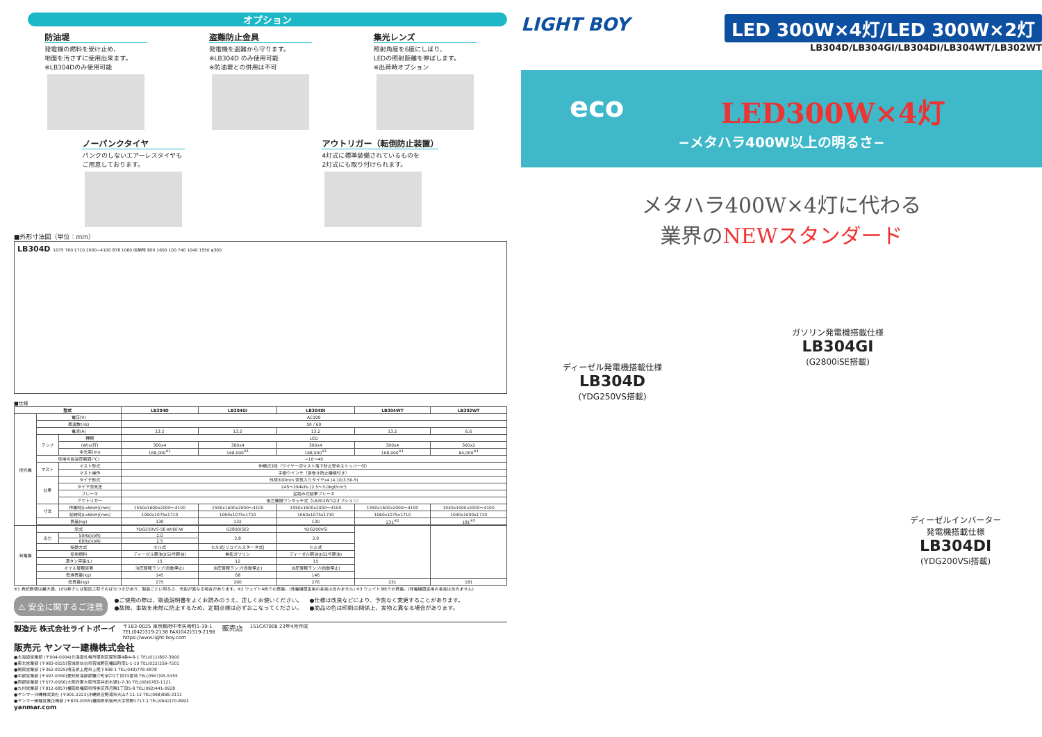オプション
防油堤
発電機の燃料を受け止め、
地面を汚さずに使用出来ます。
※LB304Dのみ使用可能
盗難防止金具
発電機を盗難から守ります。
※LB304D のみ使用可能
※防油堤との併用は不可
集光レンズ
照射角度を6度にしぼり、
LEDの照射距離を伸ばします。
※出荷時オプション
ノーパンクタイヤ
パンクのしないエアーレスタイヤも
ご用意しております。
アウトリガー（転倒防止装置）
4灯式に標準装備されているものを
2灯式にも取り付けられます。
■外形寸法図（単位：mm）
LB304D 1075 760 1710 2000~4100 878 1060 収納時 800 1600 100 740 1040 1550 φ300
■仕様
| 型式 | | | LB304D | LB304GI | LB304DI | LB304WT | LB302WT |
| --- | --- | --- | --- | --- | --- | --- | --- |
| 投光機 | 電圧(V) | | AC100 | | | | |
| | 周波数(Hz) | | 50 / 60 | | | | |
| | 電流(A) | | 13.2 | 13.2 | 13.2 | 13.2 | 6.6 |
| | ランプ | 種類 | LED | | | | |
| | | (W)x(灯) | 300x4 | 300x4 | 300x4 | 300x4 | 300x2 |
| | | 全光束(lm) | 168,000<sup>※1</sup> | 168,000<sup>※1</sup> | 168,000<sup>※1</sup> | 168,000<sup>※1</sup> | 84,000<sup>※1</sup> |
| | 使用可能温度範囲(℃) | | −10〜40 | | | | |
| | マスト | マスト形式 | 伸縮式3段（ワイヤー切マスト落下防止安全ストッパー付） | | | | |
| | | マスト操作 | 手動ウインチ（逆巻き防止機構付き） | | | | |
| | 台車 | タイヤ形式 | 外径300mm 空気入りタイヤx4 (4.10/3.50-5) | | | | |
| | | タイヤ空気圧 | 245〜294kPa (2.5〜3.0kgf/cm²) | | | | |
| | | ブレーキ | 足踏み式駐車ブレーキ | | | | |
| | | アウトリガー | 後方展開ワンタッチ式（LB302WTはオプション） | | | | |
| | 寸法 | 作業時(LxWxH)(mm) | 1550x1600x2000〜4100 | 1550x1600x2000〜4100 | 1550x1600x2000〜4100 | 1550x1600x2000〜4100 | 1040x1000x2000〜4100 |
| | | 収納時(LxWxH)(mm) | 1060x1075x1710 | 1060x1075x1710 | 1060x1075x1710 | 1060x1075x1710 | 1040x1000x1710 |
| | 質量(kg) | | 130 | 132 | 130 | 231<sup>※2</sup> | 181<sup>※3</sup> |
| 発電機 | 型式 | | YDG250VS-5E-W/6E-W | G2800iSE2 | YDG200VSi | | |
| | 出力 | 50Hz(kVA) | 2.0 | 2.8 | 2.0 | | |
| | | 60Hz(kVA) | 2.5 | | | | |
| | 始動方式 | | セル式 | セル式(リコイルスタータ式) | セル式 | | |
| | 使用燃料 | | ディーゼル軽油(JIS2号軽油) | 無鉛ガソリン | ディーゼル軽油(JIS2号軽油) | | |
| | 満タン容量(L) | | 15 | 12 | 15 | | |
| | オイル警報装置 | | 油圧警報ランプ(自動停止) | 油圧警報ランプ(自動停止) | 油圧警報ランプ(自動停止) | | |
| | 乾燥質量(kg) | | 145 | 68 | 146 | | |
| | 総質量(kg) | | 275 | 200 | 276 | 231 | 181 |
※1 表記数値は最大値。LED素子には製造工程でのばらつきがあり、製品ごとに明るさ、光色が異なる場合があります。※2 ウェイト4枚での質量。(発電機固定用の金具は含みません) ※3 ウェイト3枚での質量。(発電機固定用の金具は含みません)
⚠ 安全に関するご注意
●ご使用の際は、取扱説明書をよくお読みのうえ、正しくお使いください。
●故障、事故を未然に防止するため、定期点検は必ずおこなってください。
●仕様は改良などにより、予告なく変更することがあります。
●商品の色は印刷の関係上、実物と異なる場合があります。
製造元 株式会社ライトボーイ
〒183-0025 東京都府中市矢崎町1-39-1
TEL(042)319-2138 FAX(042)319-2198
https://www.light-boy.com
販売店
151CAT008 23年4月作成
販売元 ヤンマー建機株式会社
●北海道営業部 (〒004-0004)北海道札幌市厚別区厚別東4条4-8-1 TEL(011)807-3900
●東北営業部 (〒983-0025)宮城県仙台市宮城野区福田町南1-1-10 TEL(022)259-7201
●関東営業部 (〒362-0025)埼玉県上尾市上尾下998-1 TEL(048)778-4878
●中部営業部 (〒497-0050)愛知県海部郡蟹江町学戸2丁目33番地 TEL(0567)95-5355
●西部営業部 (〒577-0066)大阪府東大阪市高井田本通1-7-30 TEL(06)6783-1121
●九州営業部 (〒812-0857)福岡県福岡市博多区西月隈1丁目5-8 TEL(092)441-0928
●ヤンマー沖縄株式会社 (〒901-2223)沖縄県宜野湾市大山7-11-12 TEL(098)898-3111
●ヤンマー建機営業企画部 (〒833-0055)福岡県筑後市大字熊野1717-1 TEL(0942)70-8993
yanmar.com
LIGHT BOY LED 300W×4灯/LED 300W×2灯
LB304D/LB304GI/LB304DI/LB304WT/LB302WT
eco
LED300W×4灯
−メタハラ400W以上の明るさ−
メタハラ400W×4灯に代わる
業界のNEWスタンダード
ディーゼル発電機搭載仕様
LB304D
(YDG250VS搭載)
ガソリン発電機搭載仕様
LB304GI
(G2800iSE搭載)
ディーゼルインバーター
発電機搭載仕様
LB304DI
(YDG200VSi搭載)